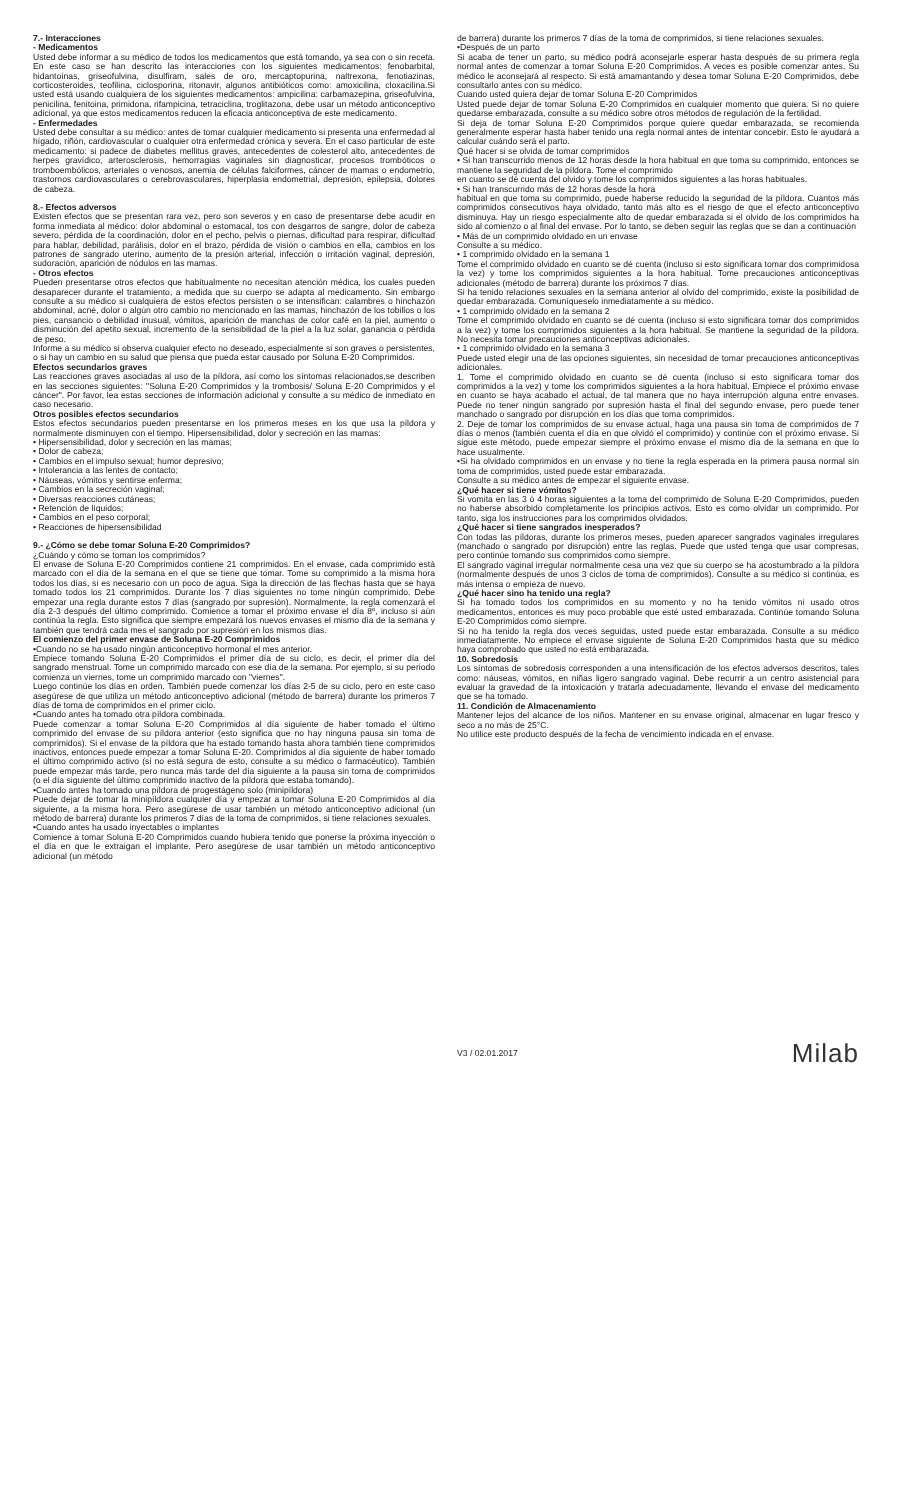7.- Interacciones
- Medicamentos
Usted debe informar a su médico de todos los medicamentos que está tomando, ya sea con o sin receta. En este caso se han descrito las interacciones con los siguientes medicamentos: fenobarbital, hidantoínas, griseofulvina, disulfiram, sales de oro, mercaptopurina, naltrexona, fenotiazinas, corticosteroides, teofilina, ciclosporina, ritonavir, algunos antibióticos como: amoxicilina, cloxacilina.Si usted está usando cualquiera de los siguientes medicamentos: ampicilina: carbamazepina, griseofulvina, penicilina, fenitoina, primidona, rifampicina, tetraciclina, troglitazona, debe usar un método anticonceptivo adicional, ya que estos medicamentos reducen la eficacia anticonceptiva de este medicamento.
- Enfermedades
Usted debe consultar a su médico: antes de tomar cualquier medicamento si presenta una enfermedad al hígado, riñón, cardiovascular o cualquier otra enfermedad crónica y severa. En el caso particular de este medicamento: si padece de diabetes mellitus graves, antecedentes de colesterol alto, antecedentes de herpes gravídico, arterosclerosis, hemorragias vaginales sin diagnosticar, procesos trombóticos o tromboembólicos, arteriales o venosos, anemia de células falciformes, cáncer de mamas o endometrio, trastornos cardiovasculares o cerebrovasculares, hiperplasia endometrial, depresión, epilepsia, dolores de cabeza.
8.- Efectos adversos
Existen efectos que se presentan rara vez, pero son severos y en caso de presentarse debe acudir en forma inmediata al médico: dolor abdominal o estomacal, tos con desgarros de sangre, dolor de cabeza severo, pérdida de la coordinación, dolor en el pecho, pelvis o piernas, dificultad para respirar, dificultad para hablar, debilidad, parálisis, dolor en el brazo, pérdida de visión o cambios en ella, cambios en los patrones de sangrado uterino, aumento de la presión arterial, infección o irritación vaginal, depresión, sudoración, aparición de nódulos en las mamas.
- Otros efectos
Pueden presentarse otros efectos que habitualmente no necesitan atención médica, los cuales pueden desaparecer durante el tratamiento, a medida que su cuerpo se adapta al medicamento. Sin embargo consulte a su médico si cualquiera de estos efectos persisten o se intensifican: calambres o hinchazón abdominal, acné, dolor o algún otro cambio no mencionado en las mamas, hinchazón de los tobillos o los pies, cansancio o debilidad inusual, vómitos, aparición de manchas de color café en la piel, aumento o disminución del apetito sexual, incremento de la sensibilidad de la piel a la luz solar, ganancia o pérdida de peso.
Informe a su médico si observa cualquier efecto no deseado, especialmente si son graves o persistentes, o si hay un cambio en su salud que piensa que pueda estar causado por Soluna E-20 Comprimidos.
Efectos secundarios graves
Las reacciones graves asociadas al uso de la píldora, así como los síntomas relacionados,se describen en las secciones siguientes: "Soluna E-20 Comprimidos y la trombosis/ Soluna E-20 Comprimidos y el cáncer". Por favor, lea estas secciones de información adicional y consulte a su médico de inmediato en caso necesario.
Otros posibles efectos secundarios
Estos efectos secundarios pueden presentarse en los primeros meses en los que usa la píldora y normalmente disminuyen con el tiempo. Hipersensibilidad, dolor y secreción en las mamas:
• Hipersensibilidad, dolor y secreción en las mamas;
• Dolor de cabeza;
• Cambios en el impulso sexual; humor depresivo;
• Intolerancia a las lentes de contacto;
• Náuseas, vómitos y sentirse enferma;
• Cambios en la secreción vaginal;
• Diversas reacciones cutáneas;
• Retención de líquidos;
• Cambios en el peso corporal;
• Reacciones de hipersensibilidad
9.- ¿Cómo se debe tomar Soluna E-20 Comprimidos?
¿Cuándo y cómo se toman los comprimidos?
El envase de Soluna E-20 Comprimidos contiene 21 comprimidos. En el envase, cada comprimido está marcado con el día de la semana en el que se tiene que tomar. Tome su comprimido a la misma hora todos los días, si es necesario con un poco de agua. Siga la dirección de las flechas hasta que se haya tomado todos los 21 comprimidos. Durante los 7 días siguientes no tome ningún comprimido. Debe empezar una regla durante estos 7 días (sangrado por supresión). Normalmente, la regla comenzará el día 2-3 después del último comprimido. Comience a tomar el próximo envase el día 8º, incluso si aún continúa la regla. Esto significa que siempre empezará los nuevos envases el mismo día de la semana y también que tendrá cada mes el sangrado por supresión en los mismos días.
El comienzo del primer envase de Soluna E-20 Comprimidos
•Cuando no se ha usado ningún anticonceptivo hormonal el mes anterior.
Empiece tomando Soluna E-20 Comprimidos el primer día de su ciclo, es decir, el primer día del sangrado menstrual. Tome un comprimido marcado con ese día de la semana. Por ejemplo, si su periodo comienza un viernes, tome un comprimido marcado con "viernes".
Luego continúe los días en orden. También puede comenzar los días 2-5 de su ciclo, pero en este caso asegúrese de que utiliza un método anticonceptivo adicional (método de barrera) durante los primeros 7 días de toma de comprimidos en el primer ciclo.
•Cuando antes ha tomado otra píldora combinada.
Puede comenzar a tomar Soluna E-20 Comprimidos al día siguiente de haber tomado el último comprimido del envase de su píldora anterior (esto significa que no hay ninguna pausa sin toma de comprimidos). Si el envase de la píldora que ha estado tomando hasta ahora también tiene comprimidos inactivos, entonces puede empezar a tomar Soluna E-20. Comprimidos al día siguiente de haber tomado el último comprimido activo (si no está segura de esto, consulte a su médico o farmacéutico). También puede empezar más tarde, pero nunca más tarde del día siguiente a la pausa sin toma de comprimidos (o el día siguiente del último comprimido inactivo de la píldora que estaba tomando).
•Cuando antes ha tomado una píldora de progestágeno solo (minipíldora)
Puede dejar de tomar la minipíldora cualquier día y empezar a tomar Soluna E-20 Comprimidos al día siguiente, a la misma hora. Pero asegúrese de usar también un método anticonceptivo adicional (un método de barrera) durante los primeros 7 días de la toma de comprimidos, si tiene relaciones sexuales.
•Cuando antes ha usado inyectables o implantes
Comience a tomar Soluna E-20 Comprimidos cuando hubiera tenido que ponerse la próxima inyección o el día en que le extraigan el implante. Pero asegúrese de usar también un método anticonceptivo adicional (un método
de barrera) durante los primeros 7 días de la toma de comprimidos, si tiene relaciones sexuales.
•Después de un parto
Si acaba de tener un parto, su médico podrá aconsejarle esperar hasta después de su primera regla normal antes de comenzar a tomar Soluna E-20 Comprimidos. A veces es posible comenzar antes. Su médico le aconsejará al respecto. Si está amamantando y desea tomar Soluna E-20 Comprimidos, debe consultarlo antes con su médico.
Cuando usted quiera dejar de tomar Soluna E-20 Comprimidos
Usted puede dejar de tomar Soluna E-20 Comprimidos en cualquier momento que quiera. Si no quiere quedarse embarazada, consulte a su médico sobre otros métodos de regulación de la fertilidad.
Si deja de tomar Soluna E-20 Comprimidos porque quiere quedar embarazada, se recomienda generalmente esperar hasta haber tenido una regla normal antes de intentar concebir. Esto le ayudará a calcular cuándo será el parto.
Qué hacer si se olvida de tomar comprimidos
• Si han transcurrido menos de 12 horas desde la hora habitual en que toma su comprimido, entonces se mantiene la seguridad de la píldora. Tome el comprimido
en cuanto se dé cuenta del olvido y tome los comprimidos siguientes a las horas habituales.
• Si han transcurrido más de 12 horas desde la hora
habitual en que toma su comprimido, puede haberse reducido la seguridad de la píldora. Cuantos más comprimidos consecutivos haya olvidado, tanto más alto es el riesgo de que el efecto anticonceptivo disminuya. Hay un riesgo especialmente alto de quedar embarazada si el olvido de los comprimidos ha sido al comienzo o al final del envase. Por lo tanto, se deben seguir las reglas que se dan a continuación
• Más de un comprimido olvidado en un envase
Consulte a su médico.
• 1 comprimido olvidado en la semana 1
Tome el comprimido olvidado en cuanto se dé cuenta (incluso si esto significara tomar dos comprimidosa la vez) y tome los comprimidos siguientes a la hora habitual. Tome precauciones anticonceptivas adicionales (método de barrera) durante los próximos 7 días.
Si ha tenido relaciones sexuales en la semana anterior al olvido del comprimido, existe la posibilidad de quedar embarazada. Comuníqueselo inmediatamente a su médico.
• 1 comprimido olvidado en la semana 2
Tome el comprimido olvidado en cuanto se dé cuenta (incluso si esto significara tomar dos comprimidos a la vez) y tome los comprimidos siguientes a la hora habitual. Se mantiene la seguridad de la píldora. No necesita tomar precauciones anticonceptivas adicionales.
• 1 comprimido olvidado en la semana 3
Puede usted elegir una de las opciones siguientes, sin necesidad de tomar precauciones anticonceptivas adicionales.
1. Tome el comprimido olvidado en cuanto se dé cuenta (incluso si esto significara tomar dos comprimidos a la vez) y tome los comprimidos siguientes a la hora habitual. Empiece el próximo envase en cuanto se haya acabado el actual, de tal manera que no haya interrupción alguna entre envases. Puede no tener ningún sangrado por supresión hasta el final del segundo envase, pero puede tener manchado o sangrado por disrupción en los días que toma comprimidos.
2. Deje de tomar los comprimidos de su envase actual, haga una pausa sin toma de comprimidos de 7 días o menos (también cuenta el día en que olvidó el comprimido) y continúe con el próximo envase. Si sigue este método, puede empezar siempre el próximo envase el mismo día de la semana en que lo hace usualmente.
•Si ha olvidado comprimidos en un envase y no tiene la regla esperada en la primera pausa normal sin toma de comprimidos, usted puede estar embarazada.
Consulte a su médico antes de empezar el siguiente envase.
¿Qué hacer si tiene vómitos?
Si vomita en las 3 ó 4 horas siguientes a la toma del comprimido de Soluna E-20 Comprimidos, pueden no haberse absorbido completamente los principios activos. Esto es como olvidar un comprimido. Por tanto, siga los instrucciones para los comprimidos olvidados.
¿Qué hacer si tiene sangrados inesperados?
Con todas las píldoras, durante los primeros meses, pueden aparecer sangrados vaginales irregulares (manchado o sangrado por disrupción) entre las reglas. Puede que usted tenga que usar compresas, pero continúe tomando sus comprimidos como siempre.
El sangrado vaginal irregular normalmente cesa una vez que su cuerpo se ha acostumbrado a la píldora (normalmente después de unos 3 ciclos de toma de comprimidos). Consulte a su médico si continúa, es más intensa o empieza de nuevo.
¿Qué hacer sino ha tenido una regla?
Si ha tomado todos los comprimidos en su momento y no ha tenido vómitos ni usado otros medicamentos, entonces es muy poco probable que esté usted embarazada. Continúe tomando Soluna E-20 Comprimidos como siempre.
Si no ha tenido la regla dos veces seguidas, usted puede estar embarazada. Consulte a su médico inmediatamente. No empiece el envase siguiente de Soluna E-20 Comprimidos hasta que su médico haya comprobado que usted no está embarazada.
10. Sobredosis
Los síntomas de sobredosis corresponden a una intensificación de los efectos adversos descritos, tales como: náuseas, vómitos, en niñas ligero sangrado vaginal. Debe recurrir a un centro asistencial para evaluar la gravedad de la intoxicación y tratarla adecuadamente, llevando el envase del medicamento que se ha tomado.
11. Condición de Almacenamiento
Mantener lejos del alcance de los niños. Mantener en su envase original, almacenar en lugar fresco y seco a no más de 25°C.
No utilice este producto después de la fecha de vencimiento indicada en el envase.
V3 / 02.01.2017 Milab